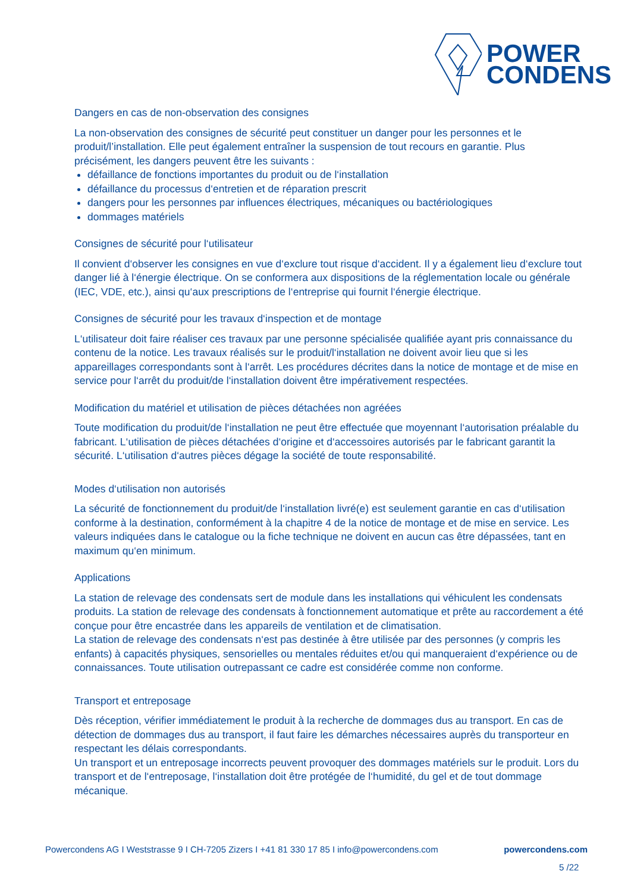POWER
CONDENS
Dangers en cas de non-observation des consignes
La non-observation des consignes de sécurité peut constituer un danger pour les personnes et le produit/l’installation. Elle peut également entraîner la suspension de tout recours en garantie. Plus précisément, les dangers peuvent être les suivants :
défaillance de fonctions importantes du produit ou de l‘installation
défaillance du processus d‘entretien et de réparation prescrit
dangers pour les personnes par influences électriques, mécaniques ou bactériologiques
dommages matériels
Consignes de sécurité pour l‘utilisateur
Il convient d‘observer les consignes en vue d‘exclure tout risque d‘accident. Il y a également lieu d‘exclure tout danger lié à l‘énergie électrique. On se conformera aux dispositions de la réglementation locale ou générale (IEC, VDE, etc.), ainsi qu‘aux prescriptions de l‘entreprise qui fournit l‘énergie électrique.
Consignes de sécurité pour les travaux d‘inspection et de montage
L‘utilisateur doit faire réaliser ces travaux par une personne spécialisée qualifiée ayant pris connaissance du contenu de la notice. Les travaux réalisés sur le produit/l‘installation ne doivent avoir lieu que si les appareillages correspondants sont à l‘arrêt. Les procédures décrites dans la notice de montage et de mise en service pour l‘arrêt du produit/de l‘installation doivent être impérativement respectées.
Modification du matériel et utilisation de pièces détachées non agréées
Toute modification du produit/de l‘installation ne peut être effectuée que moyennant l‘autorisation préalable du fabricant. L‘utilisation de pièces détachées d‘origine et d‘accessoires autorisés par le fabricant garantit la sécurité. L‘utilisation d‘autres pièces dégage la société de toute responsabilité.
Modes d‘utilisation non autorisés
La sécurité de fonctionnement du produit/de l‘installation livré(e) est seulement garantie en cas d‘utilisation conforme à la destination, conformément à la chapitre 4 de la notice de montage et de mise en service. Les valeurs indiquées dans le catalogue ou la fiche technique ne doivent en aucun cas être dépassées, tant en maximum qu‘en minimum.
Applications
La station de relevage des condensats sert de module dans les installations qui véhiculent les condensats produits. La station de relevage des condensats à fonctionnement automatique et prête au raccordement a été conçue pour être encastrée dans les appareils de ventilation et de climatisation.
La station de relevage des condensats n‘est pas destinée à être utilisée par des personnes (y compris les enfants) à capacités physiques, sensorielles ou mentales réduites et/ou qui manqueraient d‘expérience ou de connaissances. Toute utilisation outrepassant ce cadre est considérée comme non conforme.
Transport et entreposage
Dès réception, vérifier immédiatement le produit à la recherche de dommages dus au transport. En cas de détection de dommages dus au transport, il faut faire les démarches nécessaires auprès du transporteur en respectant les délais correspondants.
Un transport et un entreposage incorrects peuvent provoquer des dommages matériels sur le produit. Lors du transport et de l‘entreposage, l‘installation doit être protégée de l‘humidité, du gel et de tout dommage mécanique.
Powercondens AG I Weststrasse 9 I CH-7205 Zizers I +41 81 330 17 85 I info@powercondens.com powercondens.com
5 /22